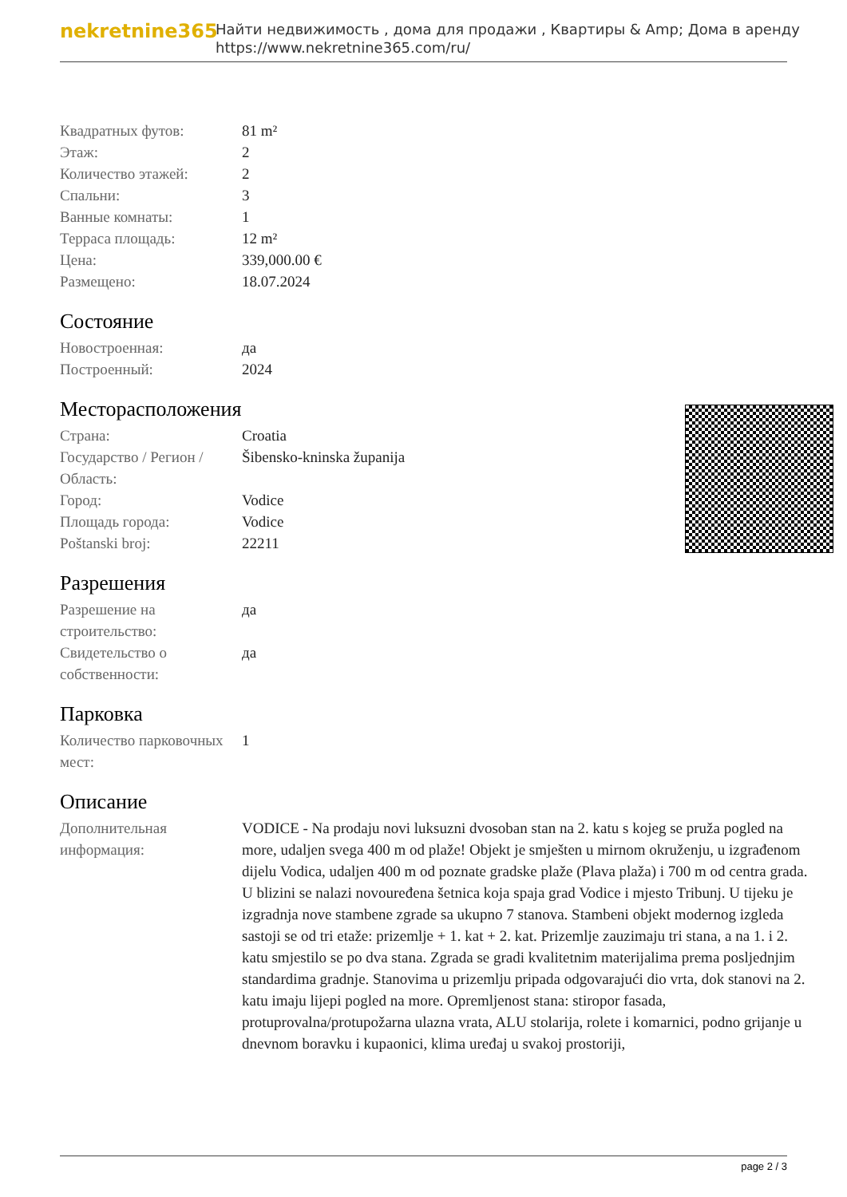nekretnine365
Найти недвижимость , дома для продажи , Квартиры & Amp; Дома в аренду
https://www.nekretnine365.com/ru/
| Квадратных футов: | 81 m² |
| Этаж: | 2 |
| Количество этажей: | 2 |
| Спальни: | 3 |
| Ванные комнаты: | 1 |
| Терраса площадь: | 12 m² |
| Цена: | 339,000.00 € |
| Размещено: | 18.07.2024 |
Состояние
| Новостроенная: | да |
| Построенный: | 2024 |
Месторасположения
| Страна: | Croatia |
| Государство / Регион / Область: | Šibensko-kninska županija |
| Город: | Vodice |
| Площадь города: | Vodice |
| Poštanski broj: | 22211 |
Разрешения
| Разрешение на строительство: | да |
| Свидетельство о собственности: | да |
Парковка
| Количество парковочных мест: | 1 |
Описание
| Дополнительная информация: | VODICE - Na prodaju novi luksuzni dvosoban stan na 2. katu s kojeg se pruža pogled na more, udaljen svega 400 m od plaže! Objekt je smješten u mirnom okruženju, u izgrađenom dijelu Vodica, udaljen 400 m od poznate gradske plaže (Plava plaža) i 700 m od centra grada. U blizini se nalazi novouređena šetnica koja spaja grad Vodice i mjesto Tribunj. U tijeku je izgradnja nove stambene zgrade sa ukupno 7 stanova. Stambeni objekt modernog izgleda sastoji se od tri etaže: prizemlje + 1. kat + 2. kat. Prizemlje zauzimaju tri stana, a na 1. i 2. katu smjestilo se po dva stana. Zgrada se gradi kvalitetnim materijalima prema posljednjim standardima gradnje. Stanovima u prizemlju pripada odgovarajući dio vrta, dok stanovi na 2. katu imaju lijepi pogled na more. Opremljenost stana: stiropor fasada, protuprovalna/protupožarna ulazna vrata, ALU stolarija, rolete i komarnici, podno grijanje u dnevnom boravku i kupaonici, klima uređaj u svakoj prostoriji, |
page 2 / 3